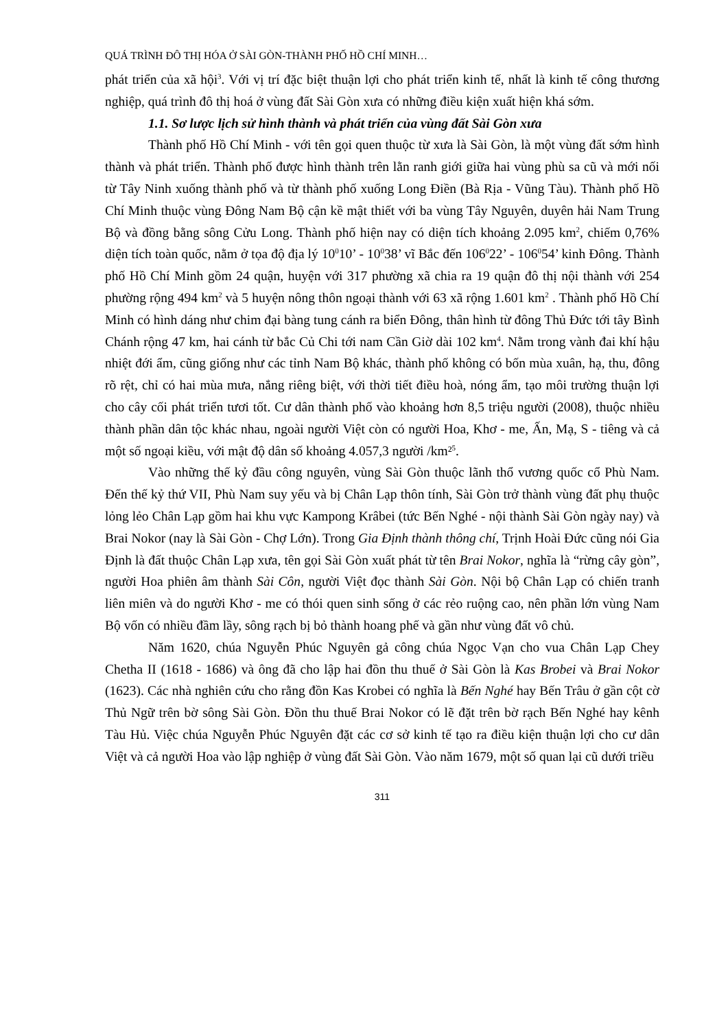QUÁ TRÌNH ĐÔ THỊ HÓA Ở SÀI GÒN-THÀNH PHỐ HỒ CHÍ MINH…
phát triển của xã hội<sup>3</sup>. Với vị trí đặc biệt thuận lợi cho phát triển kinh tế, nhất là kinh tế công thương nghiệp, quá trình đô thị hoá ở vùng đất Sài Gòn xưa có những điều kiện xuất hiện khá sớm.
1.1. Sơ lược lịch sử hình thành và phát triển của vùng đất Sài Gòn xưa
Thành phố Hồ Chí Minh - với tên gọi quen thuộc từ xưa là Sài Gòn, là một vùng đất sớm hình thành và phát triển. Thành phố được hình thành trên lằn ranh giới giữa hai vùng phù sa cũ và mới nối từ Tây Ninh xuống thành phố và từ thành phố xuống Long Điền (Bà Rịa - Vũng Tàu). Thành phố Hồ Chí Minh thuộc vùng Đông Nam Bộ cận kề mật thiết với ba vùng Tây Nguyên, duyên hải Nam Trung Bộ và đồng bằng sông Cửu Long. Thành phố hiện nay có diện tích khoảng 2.095 km<sup>2</sup>, chiếm 0,76% diện tích toàn quốc, nằm ở tọa độ địa lý 10<sup>0</sup>10’ - 10<sup>0</sup>38’ vĩ Bắc đến 106<sup>0</sup>22’ - 106<sup>0</sup>54’ kinh Đông. Thành phố Hồ Chí Minh gồm 24 quận, huyện với 317 phường xã chia ra 19 quận đô thị nội thành với 254 phường rộng 494 km<sup>2</sup> và 5 huyện nông thôn ngoại thành với 63 xã rộng 1.601 km<sup>2</sup> . Thành phố Hồ Chí Minh có hình dáng như chim đại bàng tung cánh ra biển Đông, thân hình từ đông Thủ Đức tới tây Bình Chánh rộng 47 km, hai cánh từ bắc Củ Chi tới nam Cần Giờ dài 102 km<sup>4</sup>. Nằm trong vành đai khí hậu nhiệt đới ẩm, cũng giống như các tỉnh Nam Bộ khác, thành phố không có bốn mùa xuân, hạ, thu, đông rõ rệt, chỉ có hai mùa mưa, nắng riêng biệt, với thời tiết điều hoà, nóng ẩm, tạo môi trường thuận lợi cho cây cối phát triển tươi tốt. Cư dân thành phố vào khoảng hơn 8,5 triệu người (2008), thuộc nhiều thành phần dân tộc khác nhau, ngoài người Việt còn có người Hoa, Khơ - me, Ấn, Mạ, S - tiêng và cả một số ngoại kiều, với mật độ dân số khoảng 4.057,3 người /km²<sup>5</sup>.
Vào những thế kỷ đầu công nguyên, vùng Sài Gòn thuộc lãnh thổ vương quốc cổ Phù Nam. Đến thế kỷ thứ VII, Phù Nam suy yếu và bị Chân Lạp thôn tính, Sài Gòn trở thành vùng đất phụ thuộc lỏng lẻo Chân Lạp gồm hai khu vực Kampong Krâbei (tức Bến Nghé - nội thành Sài Gòn ngày nay) và Brai Nokor (nay là Sài Gòn - Chợ Lớn). Trong Gia Định thành thông chí, Trịnh Hoài Đức cũng nói Gia Định là đất thuộc Chân Lạp xưa, tên gọi Sài Gòn xuất phát từ tên Brai Nokor, nghĩa là “rừng cây gòn”, người Hoa phiên âm thành Sài Côn, người Việt đọc thành Sài Gòn. Nội bộ Chân Lạp có chiến tranh liên miên và do người Khơ - me có thói quen sinh sống ở các rẻo ruộng cao, nên phần lớn vùng Nam Bộ vốn có nhiều đầm lầy, sông rạch bị bỏ thành hoang phế và gần như vùng đất vô chủ.
Năm 1620, chúa Nguyễn Phúc Nguyên gả công chúa Ngọc Vạn cho vua Chân Lạp Chey Chetha II (1618 - 1686) và ông đã cho lập hai đồn thu thuế ở Sài Gòn là Kas Brobei và Brai Nokor (1623). Các nhà nghiên cứu cho rằng đồn Kas Krobei có nghĩa là Bến Nghé hay Bến Trâu ở gần cột cờ Thủ Ngữ trên bờ sông Sài Gòn. Đồn thu thuế Brai Nokor có lẽ đặt trên bờ rạch Bến Nghé hay kênh Tàu Hủ. Việc chúa Nguyễn Phúc Nguyên đặt các cơ sở kinh tế tạo ra điều kiện thuận lợi cho cư dân Việt và cả người Hoa vào lập nghiệp ở vùng đất Sài Gòn. Vào năm 1679, một số quan lại cũ dưới triều
311